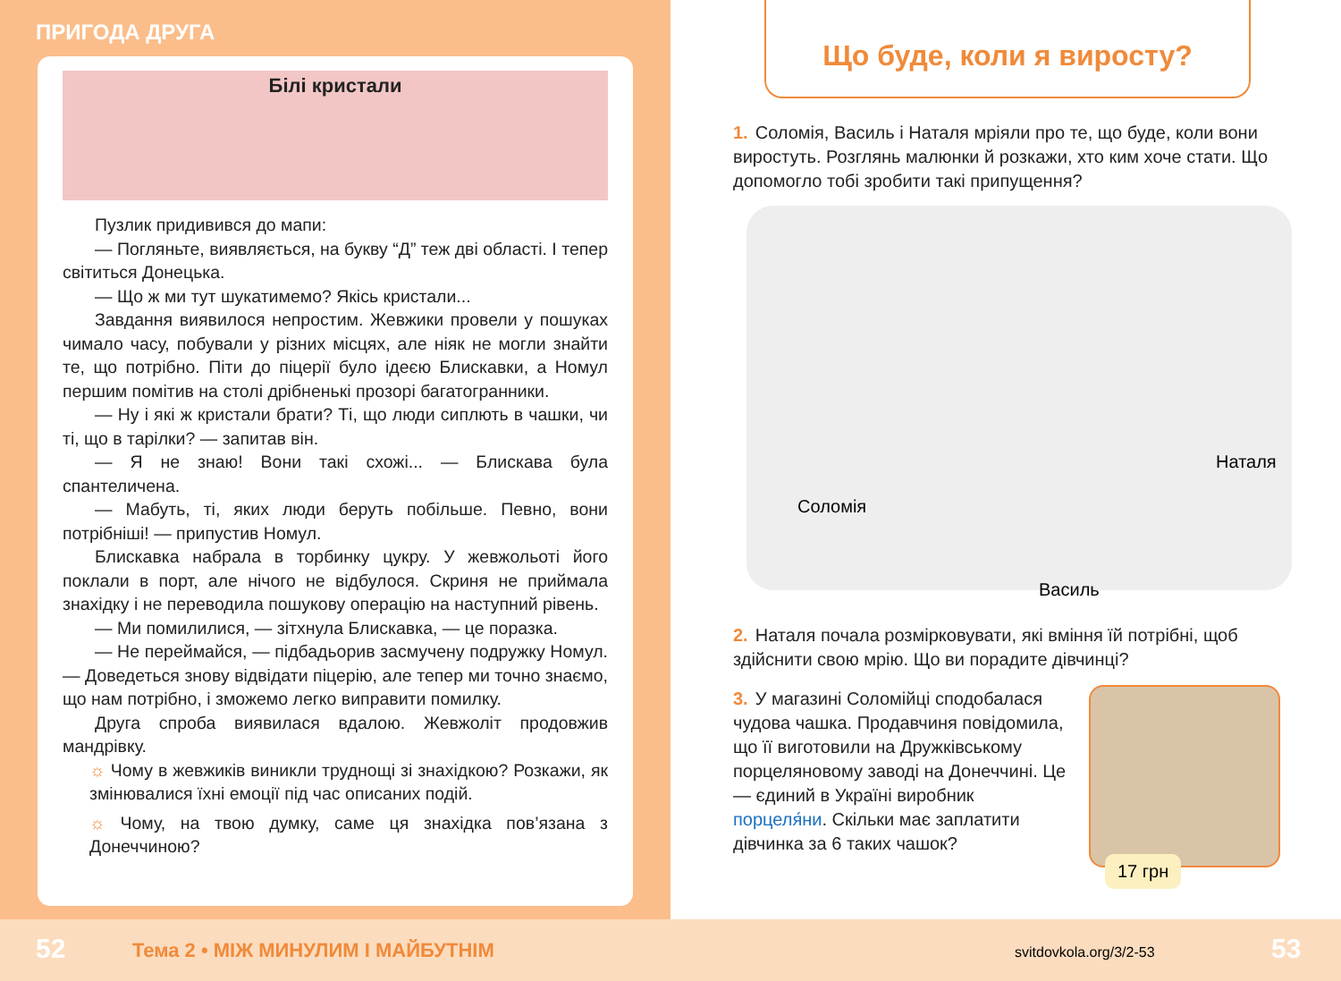ПРИГОДА ДРУГА
Білі кристали
Пузлик придивився до мапи:
— Погляньте, виявляється, на букву “Д” теж дві області. І тепер світиться Донецька.
— Що ж ми тут шукатимемо? Якісь кристали...
Завдання виявилося непростим. Жевжики провели у пошуках чимало часу, побували у різних місцях, але ніяк не могли знайти те, що потрібно. Піти до піцерії було ідеєю Блискавки, а Номул першим помітив на столі дрібненькі прозорі багатогранники.
— Ну і які ж кристали брати? Ті, що люди сиплють в чашки, чи ті, що в тарілки? — запитав він.
— Я не знаю! Вони такі схожі... — Блискава була спантеличена.
— Мабуть, ті, яких люди беруть побільше. Певно, вони потрібніші! — припустив Номул.
Блискавка набрала в торбинку цукру. У жевжольоті його поклали в порт, але нічого не відбулося. Скриня не приймала знахідку і не переводила пошукову операцію на наступний рівень.
— Ми помилилися, — зітхнула Блискавка, — це поразка.
— Не переймайся, — підбадьорив засмучену подружку Номул. — Доведеться знову відвідати піцерію, але тепер ми точно знаємо, що нам потрібно, і зможемо легко виправити помилку.
Друга спроба виявилася вдалою. Жевжоліт продовжив мандрівку.
☼ Чому в жевжиків виникли труднощі зі знахідкою? Розкажи, як змінювалися їхні емоції під час описаних подій.
☼ Чому, на твою думку, саме ця знахідка пов’язана з Донеччиною?
Що буде, коли я виросту?
1. Соломія, Василь і Наталя мріяли про те, що буде, коли вони виростуть. Розглянь малюнки й розкажи, хто ким хоче стати. Що допомогло тобі зробити такі припущення?
Наталя
Соломія
Василь
2. Наталя почала розмірковувати, які вміння їй потрібні, щоб здійснити свою мрію. Що ви порадите дівчинці?
3. У магазині Соломійці сподобалася чудова чашка. Продавчиня повідомила, що її виготовили на Дружківському порцеляновому заводі на Донеччині. Це — єдиний в Україні виробник порцеля́ни. Скільки має заплатити дівчинка за 6 таких чашок?
17 грн
52 Тема 2 • МІЖ МИНУЛИМ І МАЙБУТНІМ svitdovkola.org/3/2-53 53